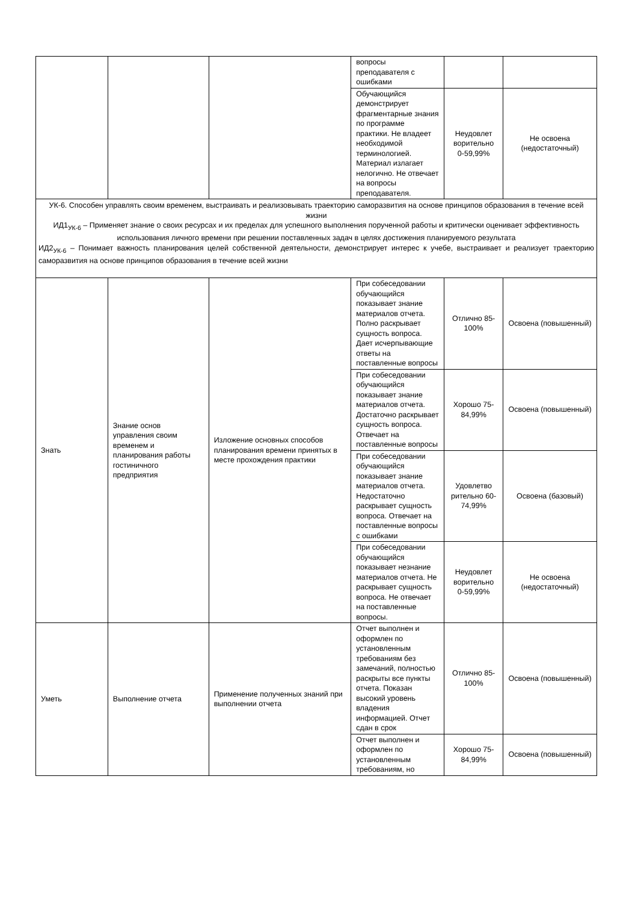| | | | вопросы преподавателя с ошибками | | |
| | | | Обучающийся демонстрирует фрагментарные знания по программе практики. Не владеет необходимой терминологией. Материал излагает нелогично. Не отвечает на вопросы преподавателя. | Неудовлет ворительно 0-59,99% | Не освоена (недостаточный) |
| УК-6. Способен управлять своим временем, выстраивать и реализовывать траекторию саморазвития на основе принципов образования в течение всей жизни ИД1<sub>УК-6</sub> – Применяет знание о своих ресурсах и их пределах для успешного выполнения порученной работы и критически оценивает эффективность использования личного времени при решении поставленных задач в целях достижения планируемого результата ИД2<sub>УК-6</sub> – Понимает важность планирования целей собственной деятельности, демонстрирует интерес к учебе, выстраивает и реализует траекторию саморазвития на основе принципов образования в течение всей жизни | | | | | |
| Знать | Знание основ управления своим временем и планирования работы гостиничного предприятия | Изложение основных способов планирования времени принятых в месте прохождения практики | При собеседовании обучающийся показывает знание материалов отчета. Полно раскрывает сущность вопроса. Дает исчерпывающие ответы на поставленные вопросы | Отлично 85-100% | Освоена (повышенный) |
| | | | При собеседовании обучающийся показывает знание материалов отчета. Достаточно раскрывает сущность вопроса. Отвечает на поставленные вопросы | Хорошо 75-84,99% | Освоена (повышенный) |
| | | | При собеседовании обучающийся показывает знание материалов отчета. Недостаточно раскрывает сущность вопроса. Отвечает на поставленные вопросы с ошибками | Удовлетво рительно 60-74,99% | Освоена (базовый) |
| | | | При собеседовании обучающийся показывает незнание материалов отчета. Не раскрывает сущность вопроса. Не отвечает на поставленные вопросы. | Неудовлет ворительно 0-59,99% | Не освоена (недостаточный) |
| Уметь | Выполнение отчета | Применение полученных знаний при выполнении отчета | Отчет выполнен и оформлен по установленным требованиям без замечаний, полностью раскрыты все пункты отчета. Показан высокий уровень владения информацией. Отчет сдан в срок | Отлично 85-100% | Освоена (повышенный) |
| | | | Отчет выполнен и оформлен по установленным требованиям, но | Хорошо 75-84,99% | Освоена (повышенный) |